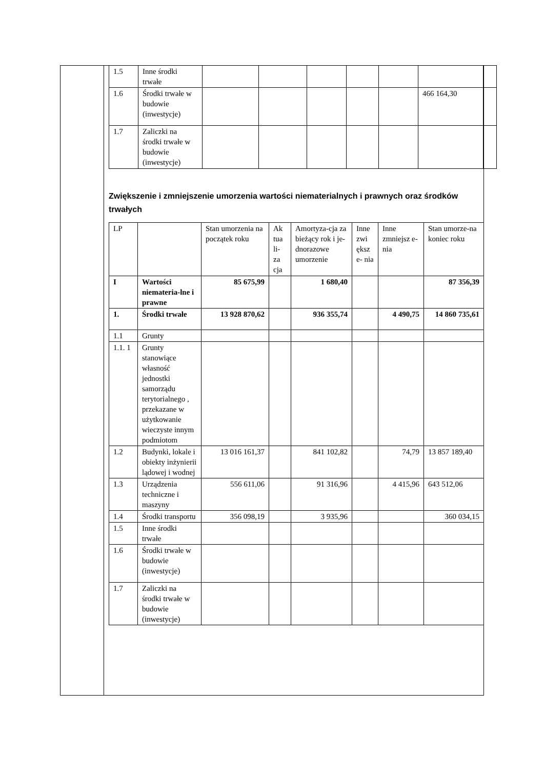| 1.5 | Inne środki trwałe | | | | | | | |
| 1.6 | Środki trwałe w budowie (inwestycje) | | | | | | 466 164,30 | |
| 1.7 | Zaliczki na środki trwałe w budowie (inwestycje) | | | | | | | |
Zwiększenie i zmniejszenie umorzenia wartości niematerialnych i prawnych oraz środków trwałych
| LP | | Stan umorzenia na początek roku | Ak tua li- za cja | Amortyza-cja za bieżący rok i je-dnorazowe umorzenie | Inne zwi ększ e- nia | Inne zmniejsz e-nia | Stan umorze-na koniec roku |
| I | Wartości niemateria-lne i prawne | 85 675,99 | | 1 680,40 | | | 87 356,39 |
| 1. | Środki trwałe | 13 928 870,62 | | 936 355,74 | | 4 490,75 | 14 860 735,61 |
| 1.1 | Grunty | | | | | | |
| 1.1. 1 | Grunty stanowiące własność jednostki samorządu terytorialnego , przekazane w użytkowanie wieczyste innym podmiotom | | | | | | |
| 1.2 | Budynki, lokale i obiekty inżynierii lądowej i wodnej | 13 016 161,37 | | 841 102,82 | | 74,79 | 13 857 189,40 |
| 1.3 | Urządzenia techniczne i maszyny | 556 611,06 | | 91 316,96 | | 4 415,96 | 643 512,06 |
| 1.4 | Środki transportu | 356 098,19 | | 3 935,96 | | | 360 034,15 |
| 1.5 | Inne środki trwałe | | | | | | |
| 1.6 | Środki trwałe w budowie (inwestycje) | | | | | | |
| 1.7 | Zaliczki na środki trwałe w budowie (inwestycje) | | | | | | |